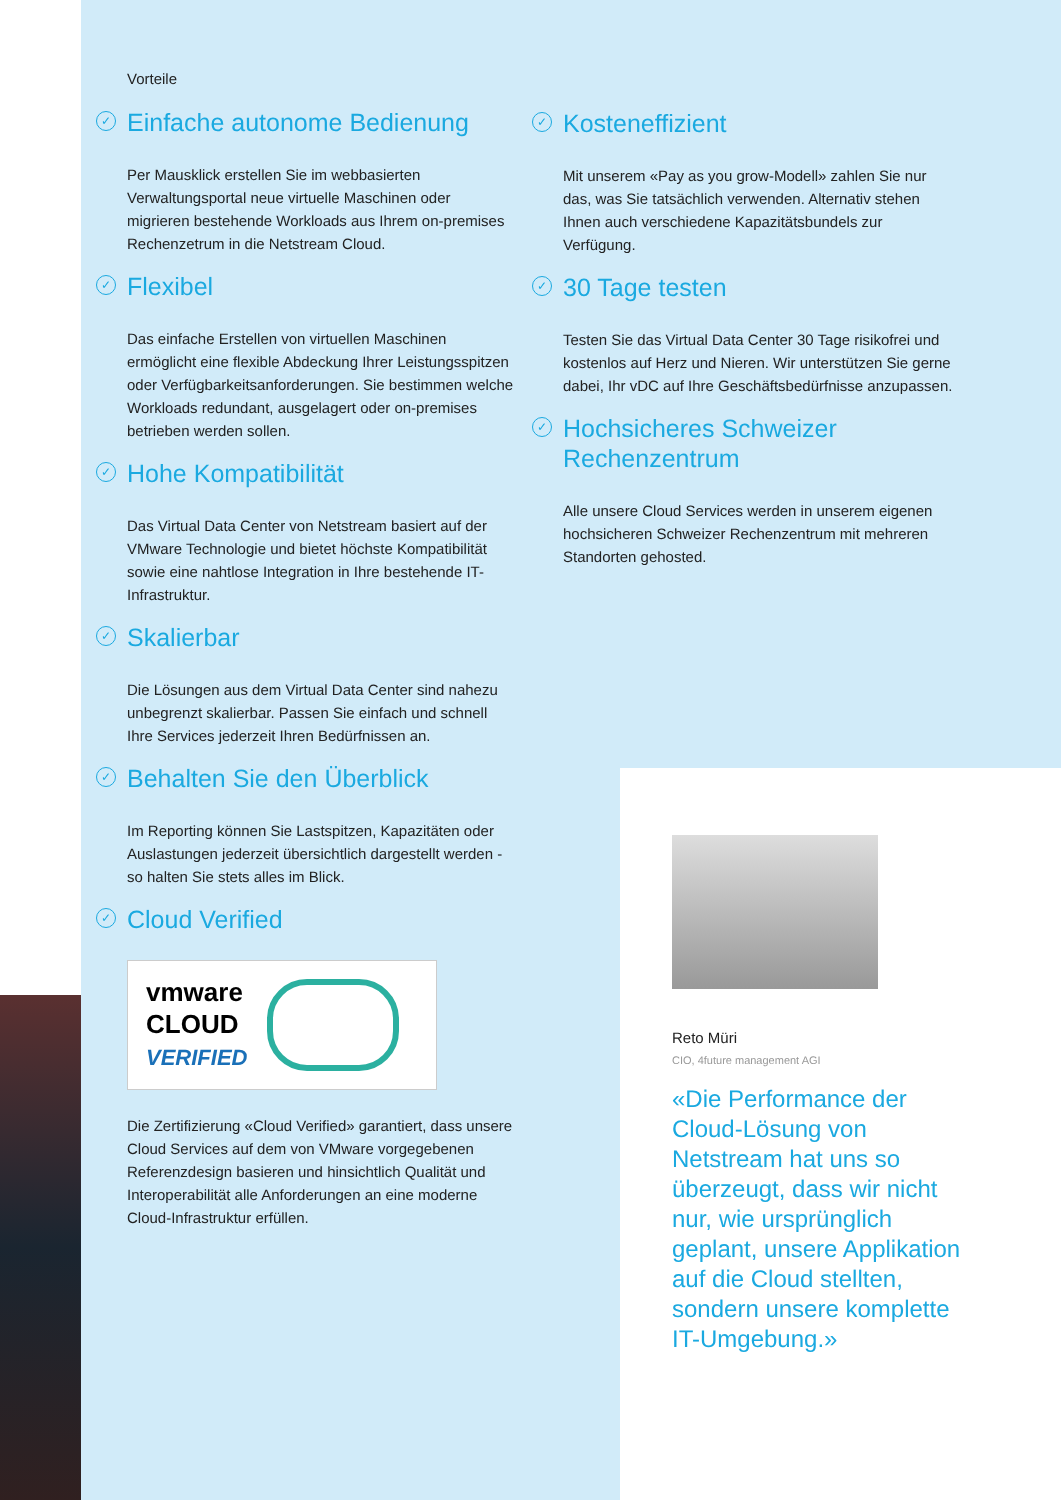Vorteile
✓ Einfache autonome Bedienung
Per Mausklick erstellen Sie im webbasierten Verwaltungsportal neue virtuelle Maschinen oder migrieren bestehende Workloads aus Ihrem on-premises Rechenzetrum in die Netstream Cloud.
✓ Flexibel
Das einfache Erstellen von virtuellen Maschinen ermöglicht eine flexible Abdeckung Ihrer Leistungsspitzen oder Verfügbarkeitsanforderungen. Sie bestimmen welche Workloads redundant, ausgelagert oder on-premises betrieben werden sollen.
✓ Hohe Kompatibilität
Das Virtual Data Center von Netstream basiert auf der VMware Technologie und bietet höchste Kompatibilität sowie eine nahtlose Integration in Ihre bestehende IT-Infrastruktur.
✓ Skalierbar
Die Lösungen aus dem Virtual Data Center sind nahezu unbegrenzt skalierbar. Passen Sie einfach und schnell Ihre Services jederzeit Ihren Bedürfnissen an.
✓ Behalten Sie den Überblick
Im Reporting können Sie Lastspitzen, Kapazitäten oder Auslastungen jederzeit übersichtlich dargestellt werden - so halten Sie stets alles im Blick.
✓ Cloud Verified
vmware
CLOUD
VERIFIED
Die Zertifizierung «Cloud Verified» garantiert, dass unsere Cloud Services auf dem von VMware vorgegebenen Referenzdesign basieren und hinsichtlich Qualität und Interoperabilität alle Anforderungen an eine moderne Cloud-Infrastruktur erfüllen.
✓ Kosteneffizient
Mit unserem «Pay as you grow-Modell» zahlen Sie nur das, was Sie tatsächlich verwenden. Alternativ stehen Ihnen auch verschiedene Kapazitätsbundels zur Verfügung.
✓ 30 Tage testen
Testen Sie das Virtual Data Center 30 Tage risikofrei und kostenlos auf Herz und Nieren. Wir unterstützen Sie gerne dabei, Ihr vDC auf Ihre Geschäftsbedürfnisse anzupassen.
✓ Hochsicheres Schweizer Rechenzentrum
Alle unsere Cloud Services werden in unserem eigenen hochsicheren Schweizer Rechenzentrum mit mehreren Standorten gehosted.
Reto Müri
CIO, 4future management AGI
«Die Performance der Cloud-Lösung von Netstream hat uns so überzeugt, dass wir nicht nur, wie ursprünglich geplant, unsere Applikation auf die Cloud stellten, sondern unsere komplette IT-Umgebung.»